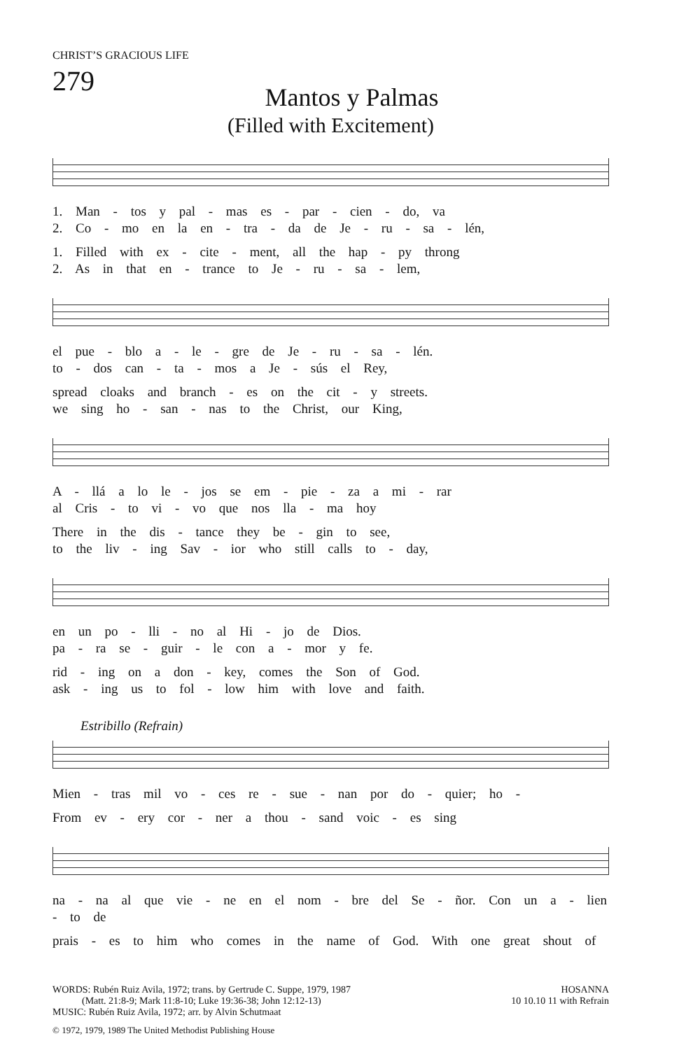CHRIST’S GRACIOUS LIFE
279
Mantos y Palmas
(Filled with Excitement)
1. Man - tos y pal - mas es - par - cien - do, va
2. Co - mo en la en - tra - da de Je - ru - sa - lén,
1. Filled with ex - cite - ment, all the hap - py throng
2. As in that en - trance to Je - ru - sa - lem,
el pue - blo a - le - gre de Je - ru - sa - lén.
to - dos can - ta - mos a Je - sús el Rey,
spread cloaks and branch - es on the cit - y streets.
we sing ho - san - nas to the Christ, our King,
A - llá a lo le - jos se em - pie - za a mi - rar
al Cris - to vi - vo que nos lla - ma hoy
There in the dis - tance they be - gin to see,
to the liv - ing Sav - ior who still calls to - day,
en un po - lli - no al Hi - jo de Dios.
pa - ra se - guir - le con a - mor y fe.
rid - ing on a don - key, comes the Son of God.
ask - ing us to fol - low him with love and faith.
Estribillo (Refrain)
Mien - tras mil vo - ces re - sue - nan por do - quier; ho -
From ev - ery cor - ner a thou - sand voic - es sing
na - na al que vie - ne en el nom - bre del Se - ñor. Con un a - lien - to de
prais - es to him who comes in the name of God. With one great shout of
WORDS: Rubén Ruiz Avila, 1972; trans. by Gertrude C. Suppe, 1979, 1987
(Matt. 21:8-9; Mark 11:8-10; Luke 19:36-38; John 12:12-13)
MUSIC: Rubén Ruiz Avila, 1972; arr. by Alvin Schutmaat
HOSANNA
10 10.10 11 with Refrain
© 1972, 1979, 1989 The United Methodist Publishing House